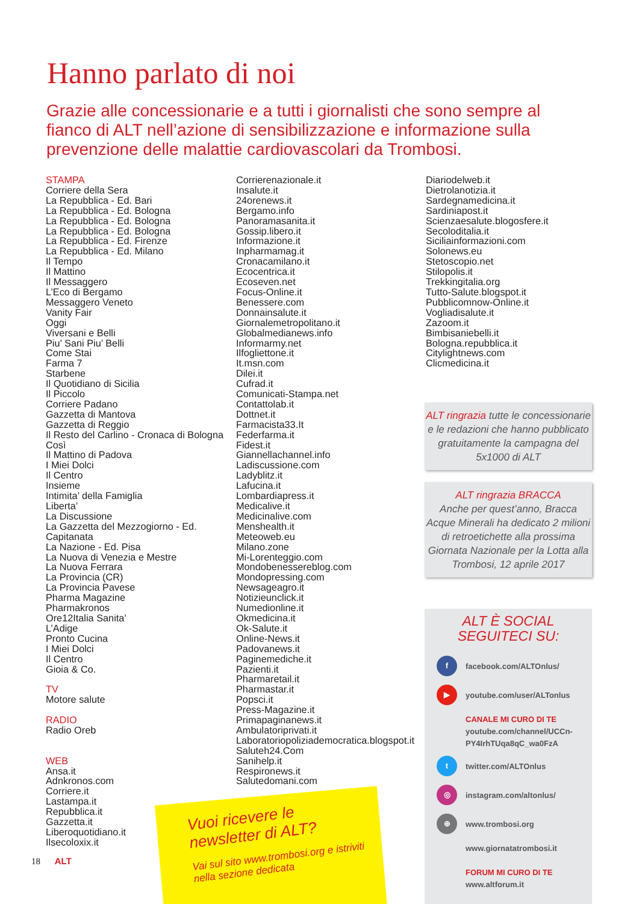Hanno parlato di noi
Grazie alle concessionarie e a tutti i giornalisti che sono sempre al fianco di ALT nell’azione di sensibilizzazione e informazione sulla prevenzione delle malattie cardiovascolari da Trombosi.
STAMPA
Corriere della Sera
La Repubblica - Ed. Bari
La Repubblica - Ed. Bologna
La Repubblica - Ed. Bologna
La Repubblica - Ed. Bologna
La Repubblica - Ed. Firenze
La Repubblica - Ed. Milano
Il Tempo
Il Mattino
Il Messaggero
L’Eco di Bergamo
Messaggero Veneto
Vanity Fair
Oggi
Viversani e Belli
Piu’ Sani Piu’ Belli
Come Stai
Farma 7
Starbene
Il Quotidiano di Sicilia
Il Piccolo
Corriere Padano
Gazzetta di Mantova
Gazzetta di Reggio
Il Resto del Carlino - Cronaca di Bologna
Così
Il Mattino di Padova
I Miei Dolci
Il Centro
Insieme
Intimita’ della Famiglia
Liberta’
La Discussione
La Gazzetta del Mezzogiorno - Ed. Capitanata
La Nazione - Ed. Pisa
La Nuova di Venezia e Mestre
La Nuova Ferrara
La Provincia (CR)
La Provincia Pavese
Pharma Magazine
Pharmakronos
Ore12Italia Sanita’
L’Adige
Pronto Cucina
I Miei Dolci
Il Centro
Gioia & Co.
TV
Motore salute
RADIO
Radio Oreb
WEB
Ansa.it
Adnkronos.com
Corriere.it
Lastampa.it
Repubblica.it
Gazzetta.it
Liberoquotidiano.it
Ilsecoloxix.it
Corrierenazionale.it
Insalute.it
24orenews.it
Bergamo.info
Panoramasanita.it
Gossip.libero.it
Informazione.it
Inpharmamag.it
Cronacamilano.it
Ecocentrica.it
Ecoseven.net
Focus-Online.it
Benessere.com
Donnainsalute.it
Giornalemetropolitano.it
Globalmedianews.info
Informarmy.net
Ilfogliettone.it
It.msn.com
Dilei.it
Cufrad.it
Comunicati-Stampa.net
Contattolab.it
Dottnet.it
Farmacista33.It
Federfarma.it
Fidest.it
Giannellachannel.info
Ladiscussione.com
Ladyblitz.it
Lafucina.it
Lombardiapress.it
Medicalive.it
Medicinalive.com
Menshealth.it
Meteoweb.eu
Milano.zone
Mi-Lorenteggio.com
Mondobenessereblog.com
Mondopressing.com
Newsageagro.it
Notizieunclick.it
Numedionline.it
Okmedicina.it
Ok-Salute.it
Online-News.it
Padovanews.it
Paginemediche.it
Pazienti.it
Pharmaretail.it
Pharmastar.it
Popsci.it
Press-Magazine.it
Primapaginanews.it
Ambulatoriprivati.it
Laboratoriopoliziademocratica.blogspot.it
Saluteh24.Com
Sanihelp.it
Respironews.it
Salutedomani.com
Diariodelweb.it
Dietrolanotizia.it
Sardegnamedicina.it
Sardiniapost.it
Scienzaesalute.blogosfere.it
Secoloditalia.it
Siciliainformazioni.com
Solonews.eu
Stetoscopio.net
Stilopolis.it
Trekkingitalia.org
Tutto-Salute.blogspot.it
Pubblicomnow-Online.it
Vogliadisalute.it
Zazoom.it
Bimbisaniebelli.it
Bologna.repubblica.it
Citylightnews.com
Clicmedicina.it
ALT ringrazia tutte le concessionarie e le redazioni che hanno pubblicato gratuitamente la campagna del 5x1000 di ALT
ALT ringrazia BRACCA
Anche per quest’anno, Bracca Acque Minerali ha dedicato 2 milioni di retroetichette alla prossima Giornata Nazionale per la Lotta alla Trombosi, 12 aprile 2017
ALT È SOCIAL
SEGUITECI SU:
f facebook.com/ALTOnlus/
▶ youtube.com/user/ALTonlus
CANALE MI CURO DI TE
youtube.com/channel/UCCn-PY4IrhTUqa8qC_wa0FzA
t twitter.com/ALTOnlus
◎ instagram.com/altonlus/
⊕ www.trombosi.org
www.giornatatrombosi.it
FORUM MI CURO DI TE
www.altforum.it
Vuoi ricevere le newsletter di ALT?
Vai sul sito www.trombosi.org e istriviti nella sezione dedicata
18 ALT